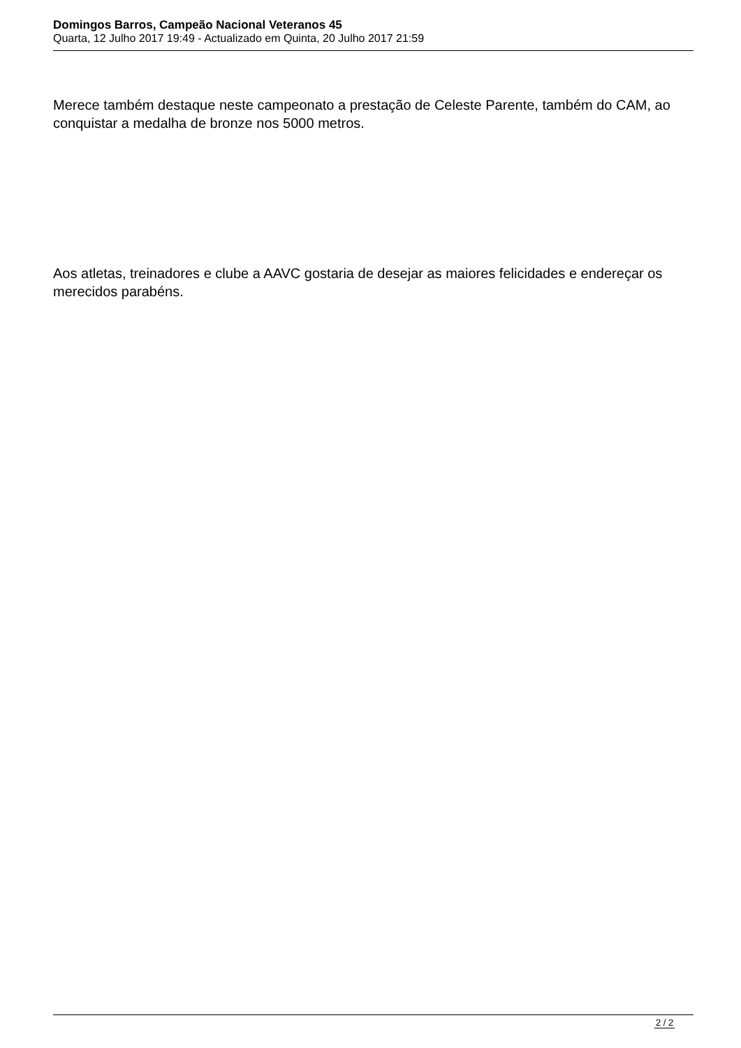Domingos Barros, Campeão Nacional Veteranos 45
Quarta, 12 Julho 2017 19:49 - Actualizado em Quinta, 20 Julho 2017 21:59
Merece também destaque neste campeonato a prestação de Celeste Parente, também do CAM, ao conquistar a medalha de bronze nos 5000 metros.
Aos atletas, treinadores e clube a AAVC gostaria de desejar as maiores felicidades e endereçar os merecidos parabéns.
2 / 2